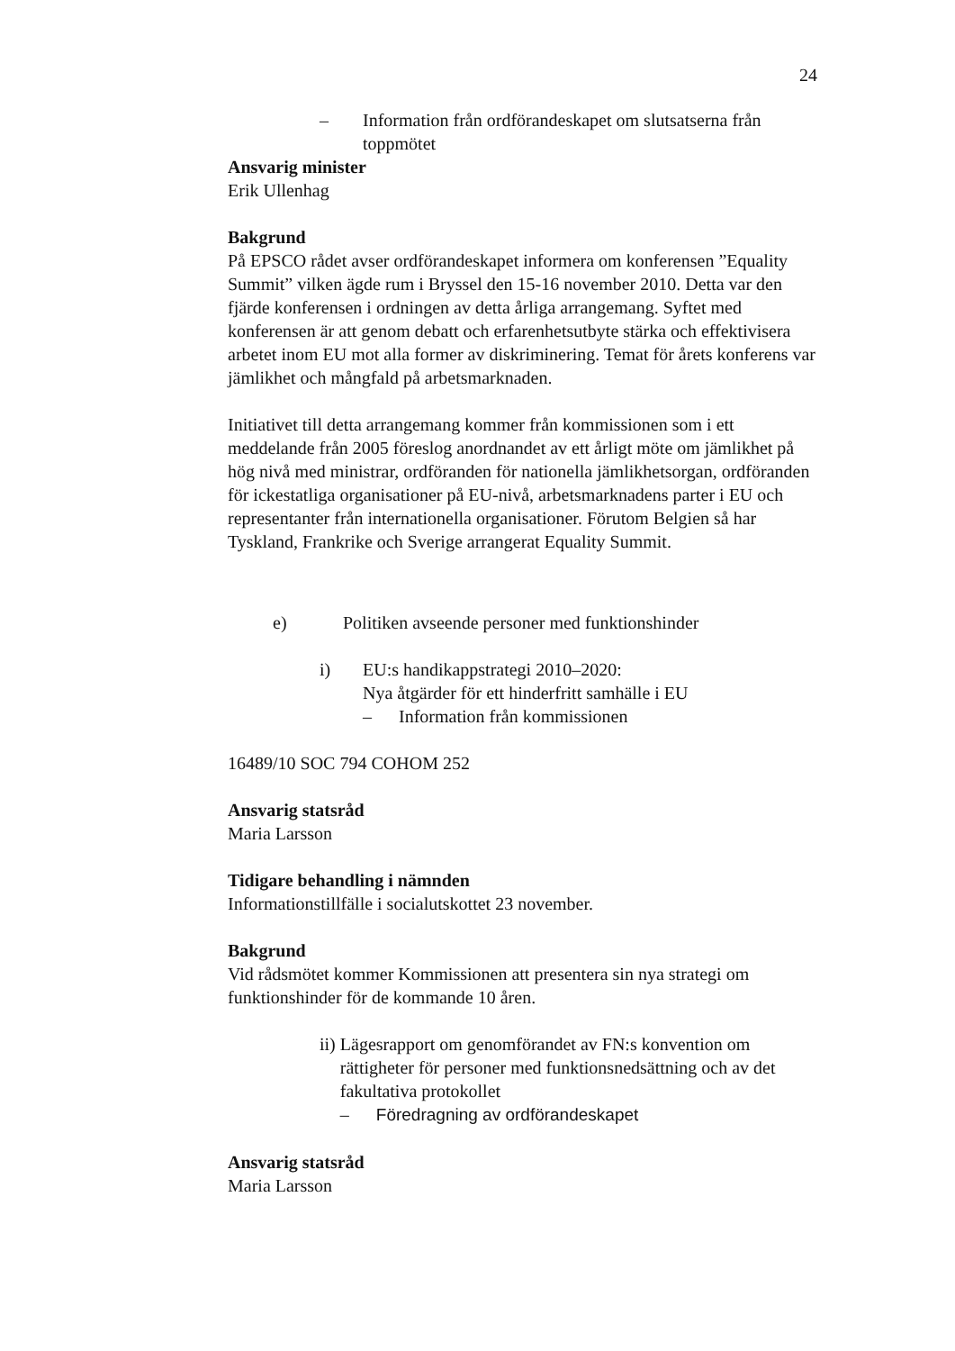24
– Information från ordförandeskapet om slutsatserna från toppmötet
Ansvarig minister
Erik Ullenhag
Bakgrund
På EPSCO rådet avser ordförandeskapet informera om konferensen ”Equality Summit” vilken ägde rum i Bryssel den 15-16 november 2010. Detta var den fjärde konferensen i ordningen av detta årliga arrangemang. Syftet med konferensen är att genom debatt och erfarenhetsutbyte stärka och effektivisera arbetet inom EU mot alla former av diskriminering. Temat för årets konferens var jämlikhet och mångfald på arbetsmarknaden.
Initiativet till detta arrangemang kommer från kommissionen som i ett meddelande från 2005 föreslog anordnandet av ett årligt möte om jämlikhet på hög nivå med ministrar, ordföranden för nationella jämlikhetsorgan, ordföranden för ickestatliga organisationer på EU-nivå, arbetsmarknadens parter i EU och representanter från internationella organisationer. Förutom Belgien så har Tyskland, Frankrike och Sverige arrangerat Equality Summit.
e) Politiken avseende personer med funktionshinder
i) EU:s handikappstrategi 2010–2020:
Nya åtgärder för ett hinderfritt samhälle i EU
– Information från kommissionen
16489/10 SOC 794 COHOM 252
Ansvarig statsråd
Maria Larsson
Tidigare behandling i nämnden
Informationstillfälle i socialutskottet 23 november.
Bakgrund
Vid rådsmötet kommer Kommissionen att presentera sin nya strategi om funktionshinder för de kommande 10 åren.
ii) Lägesrapport om genomförandet av FN:s konvention om rättigheter för personer med funktionsnedsättning och av det fakultativa protokollet
– Föredragning av ordförandeskapet
Ansvarig statsråd
Maria Larsson